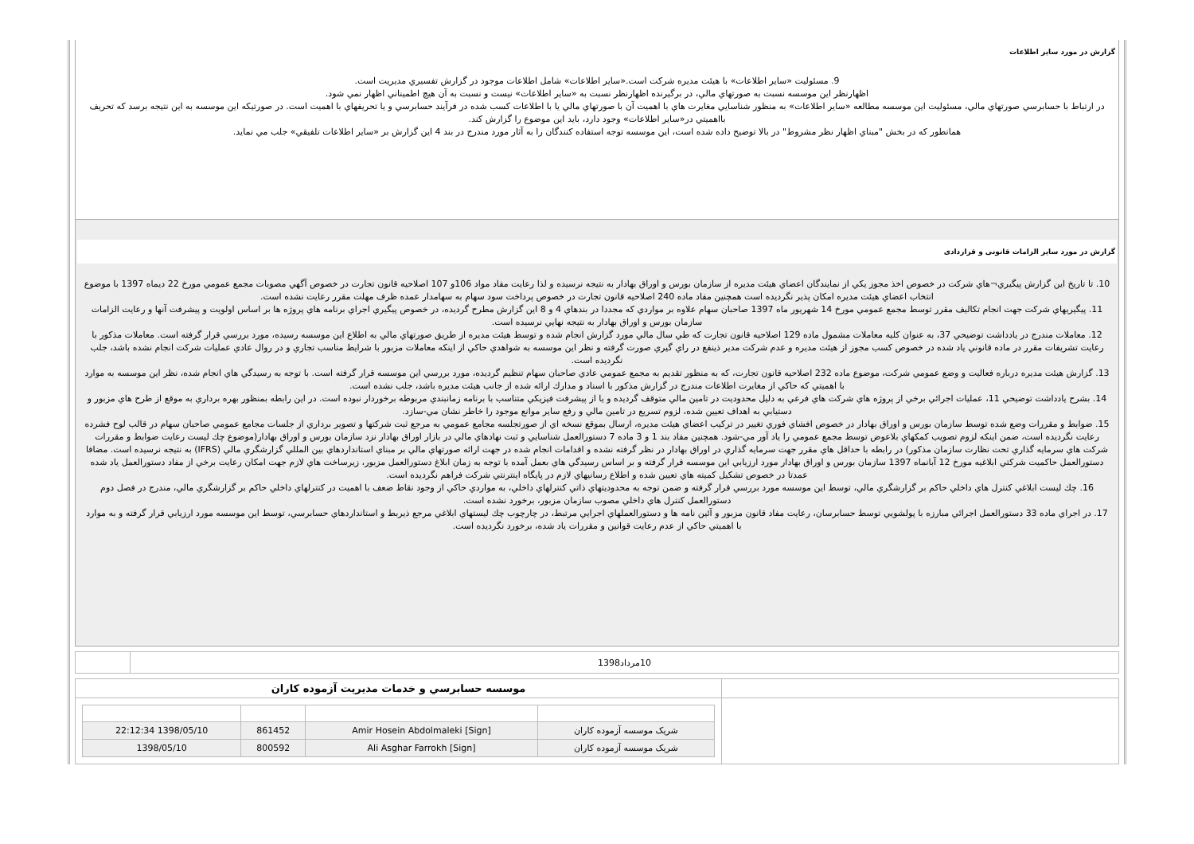گزارش در مورد ساير اطلاعات
9. مسئوليت «ساير اطلاعات» با هيئت مديره شركت است.«ساير اطلاعات» شامل اطلاعات موجود در گزارش تفسيري مديريت است.
اظهارنظر اين موسسه نسبت به صورتهاي مالي، در برگيرنده اظهارنظر نسبت به «ساير اطلاعات» نيست و نسبت به آن هيچ اطميناني اظهار نمي شود.
در ارتباط با حسابرسي صورتهاي مالي، مسئوليت اين موسسه مطالعه «ساير اطلاعات» به منظور شناسايي مغايرت هاي با اهميت آن با صورتهاي مالي يا با اطلاعات كسب شده در فرآيند حسابرسي و يا تحريفهاي با اهميت است. در صورتيكه اين موسسه به اين نتيجه برسد كه تحريف بااهميتي در«ساير اطلاعات» وجود دارد، بايد اين موضوع را گزارش كند.
همانطور كه در بخش "مبناي اظهار نظر مشروط" در بالا توضيح داده شده است، اين موسسه توجه استفاده كنندگان را به آثار مورد مندرج در بند 4 اين گزارش بر «ساير اطلاعات تلفيقي» جلب مي نمايد.
گزارش در مورد ساير الزامات قانونی و قراردادی
10. تا تاريخ اين گزارش پيگيري¬هاي شركت در خصوص اخذ مجوز يكي از نمايندگان اعضاي هيئت مديره از سازمان بورس و اوراق بهادار به نتيجه نرسيده و لذا رعايت مفاد مواد 106و 107 اصلاحيه قانون تجارت در خصوص آگهي مصوبات مجمع عمومي مورخ 22 ديماه 1397 با موضوع انتخاب اعضاي هيئت مديره امكان پذير نگرديده است همچنين مفاد ماده 240 اصلاحيه قانون تجارت در خصوص پرداخت سود سهام به سهامدار عمده ظرف مهلت مقرر رعايت نشده است.
11. پيگيريهاي شركت جهت انجام تكاليف مقرر توسط مجمع عمومي مورخ 14 شهريور ماه 1397 صاحبان سهام علاوه بر مواردي كه مجددا در بندهاي 4 و 8 اين گزارش مطرح گرديده، در خصوص پيگيري اجراي برنامه هاي پروژه ها بر اساس اولويت و پيشرفت آنها و رعايت الزامات سازمان بورس و اوراق بهادار به نتيجه نهايي نرسيده است.
12. معاملات مندرج در يادداشت توضيحي 37، به عنوان كليه معاملات مشمول ماده 129 اصلاحيه قانون تجارت كه طي سال مالي مورد گزارش انجام شده و توسط هيئت مديره از طريق صورتهاي مالي به اطلاع اين موسسه رسيده، مورد بررسي قرار گرفته است. معاملات مذكور با رعايت تشريفات مقرر در ماده قانوني ياد شده در خصوص كسب مجوز از هيئت مديره و عدم شركت مدير ذينفع در راي گيري صورت گرفته و نظر اين موسسه به شواهدي حاكي از اينكه معاملات مزبور با شرايط مناسب تجاري و در روال عادي عمليات شركت انجام نشده باشد، جلب نگرديده است.
13. گزارش هيئت مديره درباره فعاليت و وضع عمومي شركت، موضوع ماده 232 اصلاحيه قانون تجارت، كه به منظور تقديم به مجمع عمومي عادي صاحبان سهام تنظيم گرديده، مورد بررسي اين موسسه قرار گرفته است. با توجه به رسيدگي هاي انجام شده، نظر اين موسسه به موارد با اهميتي كه حاكي از مغايرت اطلاعات مندرج در گزارش مذكور با اسناد و مدارك ارائه شده از جانب هيئت مديره باشد، جلب نشده است.
14. بشرح يادداشت توضيحي 11، عمليات اجرائي برخي از پروژه هاي شركت هاي فرعي به دليل محدوديت در تامين مالي متوقف گرديده و يا از پيشرفت فيزيكي متناسب با برنامه زمانبندي مربوطه برخوردار نبوده است. در اين رابطه بمنظور بهره برداري به موقع از طرح هاي مزبور و دستيابي به اهداف تعيين شده، لزوم تسريع در تامين مالي و رفع ساير موانع موجود را خاطر نشان مي-سازد.
15. ضوابط و مقررات وضع شده توسط سازمان بورس و اوراق بهادار در خصوص افشاي فوري تغيير در تركيب اعضاي هيئت مديره، ارسال بموقع نسخه اي از صورتجلسه مجامع عمومي به مرجع ثبت شركتها و تصوير برداري از جلسات مجامع عمومي صاحبان سهام در قالب لوح فشرده رعايت نگرديده است، ضمن اينكه لزوم تصويب كمكهاي بلاعوض توسط مجمع عمومي را ياد آور مي-شود. همچنين مفاد بند 1 و 3 ماده 7 دستورالعمل شناسايي و ثبت نهادهاي مالي در بازار اوراق بهادار نزد سازمان بورس و اوراق بهادار(موضوع چك ليست رعايت ضوابط و مقررات شركت هاي سرمايه گذاري تحت نظارت سازمان مذكور) در رابطه با حداقل هاي مقرر جهت سرمايه گذاري در اوراق بهادار در نظر گرفته نشده و اقدامات انجام شده در جهت ارائه صورتهاي مالي بر مبناي استانداردهاي بين المللي گزارشگري مالي (IFRS) به نتيجه نرسيده است. مضافا دستورالعمل حاكميت شركتي ابلاغيه مورخ 12 آبانماه 1397 سازمان بورس و اوراق بهادار مورد ارزيابي اين موسسه قرار گرفته و بر اساس رسيدگي هاي بعمل آمده با توجه به زمان ابلاغ دستورالعمل مزبور، زيرساخت هاي لازم جهت امكان رعايت برخي از مفاد دستورالعمل ياد شده عمدتا در خصوص تشكيل كميته هاي تعيين شده و اطلاع رسانيهاي لازم در پايگاه اينترنتي شركت فراهم نگرديده است.
16. چك ليست ابلاغي كنترل هاي داخلي حاكم بر گزارشگري مالي، توسط اين موسسه مورد بررسي قرار گرفته و ضمن توجه به محدوديتهاي ذاتي كنترلهاي داخلي، به مواردي حاكي از وجود نقاط ضعف با اهميت در كنترلهاي داخلي حاكم بر گزارشگري مالي، مندرج در فصل دوم دستورالعمل كنترل هاي داخلي مصوب سازمان مزبور، برخورد نشده است.
17. در اجراي ماده 33 دستورالعمل اجرائي مبارزه با پولشويي توسط حسابرسان، رعايت مفاد قانون مزبور و آئين نامه ها و دستورالعملهاي اجرايي مرتبط، در چارچوب چك ليستهاي ابلاغي مرجع ذيربط و استانداردهاي حسابرسي، توسط اين موسسه مورد ارزيابي قرار گرفته و به موارد با اهميتي حاكي از عدم رعايت قوانين و مقررات ياد شده، برخورد نگرديده است.
| 10مرداد1398 | |
| | موسسه حسابرسي و خدمات مديريت آزموده كاران |
| | / شريک موسسه آزموده كاران / [Amir Hosein Abdolmaleki [Sign / 861452 / 1398/05/10 22:12:34 / / شريک موسسه آزموده كاران / [Ali Asghar Farrokh [Sign / 800592 / 1398/05/10 / |